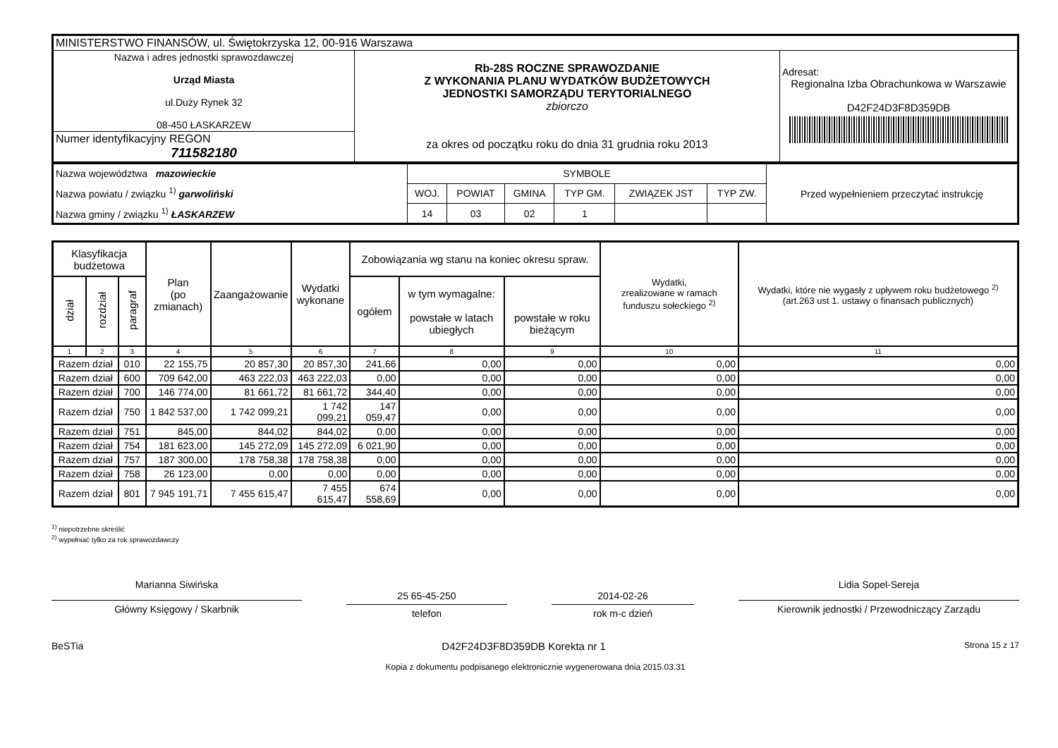| MINISTERSTWO FINANSÓW, ul. Świętokrzyska 12, 00-916 Warszawa | | |
| Nazwa i adres jednostki sprawozdawczej Urząd Miasta ul.Duży Rynek 32 08-450 ŁASKARZEW | Rb-28S ROCZNE SPRAWOZDANIE Z WYKONANIA PLANU WYDATKÓW BUDŻETOWYCH JEDNOSTKI SAMORZĄDU TERYTORIALNEGO zbiorczo za okres od początku roku do dnia 31 grudnia roku 2013 | Adresat: Regionalna Izba Obrachunkowa w Warszawie D42F24D3F8D359DB |
| Numer identyfikacyjny REGON 711582180 | | |
| Nazwa województwa mazowieckie Nazwa powiatu / związku <sup>1)</sup> garwoliński Nazwa gminy / związku <sup>1)</sup> ŁASKARZEW | SYMBOLE | | | | | | Przed wypełnieniem przeczytać instrukcję |
| | WOJ. | POWIAT | GMINA | TYP GM. | ZWIĄZEK JST | TYP ZW. | |
| | 14 | 03 | 02 | 1 | | | |
| Klasyfikacja budżetowa | | | Plan (po zmianach) | Zaangażowanie | Wydatki wykonane | Zobowiązania wg stanu na koniec okresu spraw. | | | Wydatki, zrealizowane w ramach funduszu sołeckiego <sup>2)</sup> | Wydatki, które nie wygasły z upływem roku budżetowego <sup>2)</sup> (art.263 ust 1. ustawy o finansach publicznych) |
| --- | --- | --- | --- | --- | --- | --- | --- | --- | --- | --- |
| dział | rozdział | paragraf | | | | ogółem | w tym wymagalne: powstałe w latach ubiegłych | powstałe w roku bieżącym | | |
| 1 | 2 | 3 | 4 | 5 | 6 | 7 | 8 | 9 | 10 | 11 |
| Razem dział | | 010 | 22 155,75 | 20 857,30 | 20 857,30 | 241,66 | 0,00 | 0,00 | 0,00 | 0,00 |
| Razem dział | | 600 | 709 642,00 | 463 222,03 | 463 222,03 | 0,00 | 0,00 | 0,00 | 0,00 | 0,00 |
| Razem dział | | 700 | 146 774,00 | 81 661,72 | 81 661,72 | 344,40 | 0,00 | 0,00 | 0,00 | 0,00 |
| Razem dział | | 750 | 1 842 537,00 | 1 742 099,21 | 1 742 099,21 | 147 059,47 | 0,00 | 0,00 | 0,00 | 0,00 |
| Razem dział | | 751 | 845,00 | 844,02 | 844,02 | 0,00 | 0,00 | 0,00 | 0,00 | 0,00 |
| Razem dział | | 754 | 181 623,00 | 145 272,09 | 145 272,09 | 6 021,90 | 0,00 | 0,00 | 0,00 | 0,00 |
| Razem dział | | 757 | 187 300,00 | 178 758,38 | 178 758,38 | 0,00 | 0,00 | 0,00 | 0,00 | 0,00 |
| Razem dział | | 758 | 26 123,00 | 0,00 | 0,00 | 0,00 | 0,00 | 0,00 | 0,00 | 0,00 |
| Razem dział | | 801 | 7 945 191,71 | 7 455 615,47 | 7 455 615,47 | 674 558,69 | 0,00 | 0,00 | 0,00 | 0,00 |
<sup>1)</sup> niepotrzebne skreślić
<sup>2)</sup> wypełniać tylko za rok sprawozdawczy
Marianna Siwińska
Główny Księgowy / Skarbnik
25 65-45-250
telefon
2014-02-26
rok m-c dzień
Lidia Sopel-Sereja
Kierownik jednostki / Przewodniczący Zarządu
BeSTia D42F24D3F8D359DB Korekta nr 1 Strona 15 z 17
Kopia z dokumentu podpisanego elektronicznie wygenerowana dnia 2015.03.31